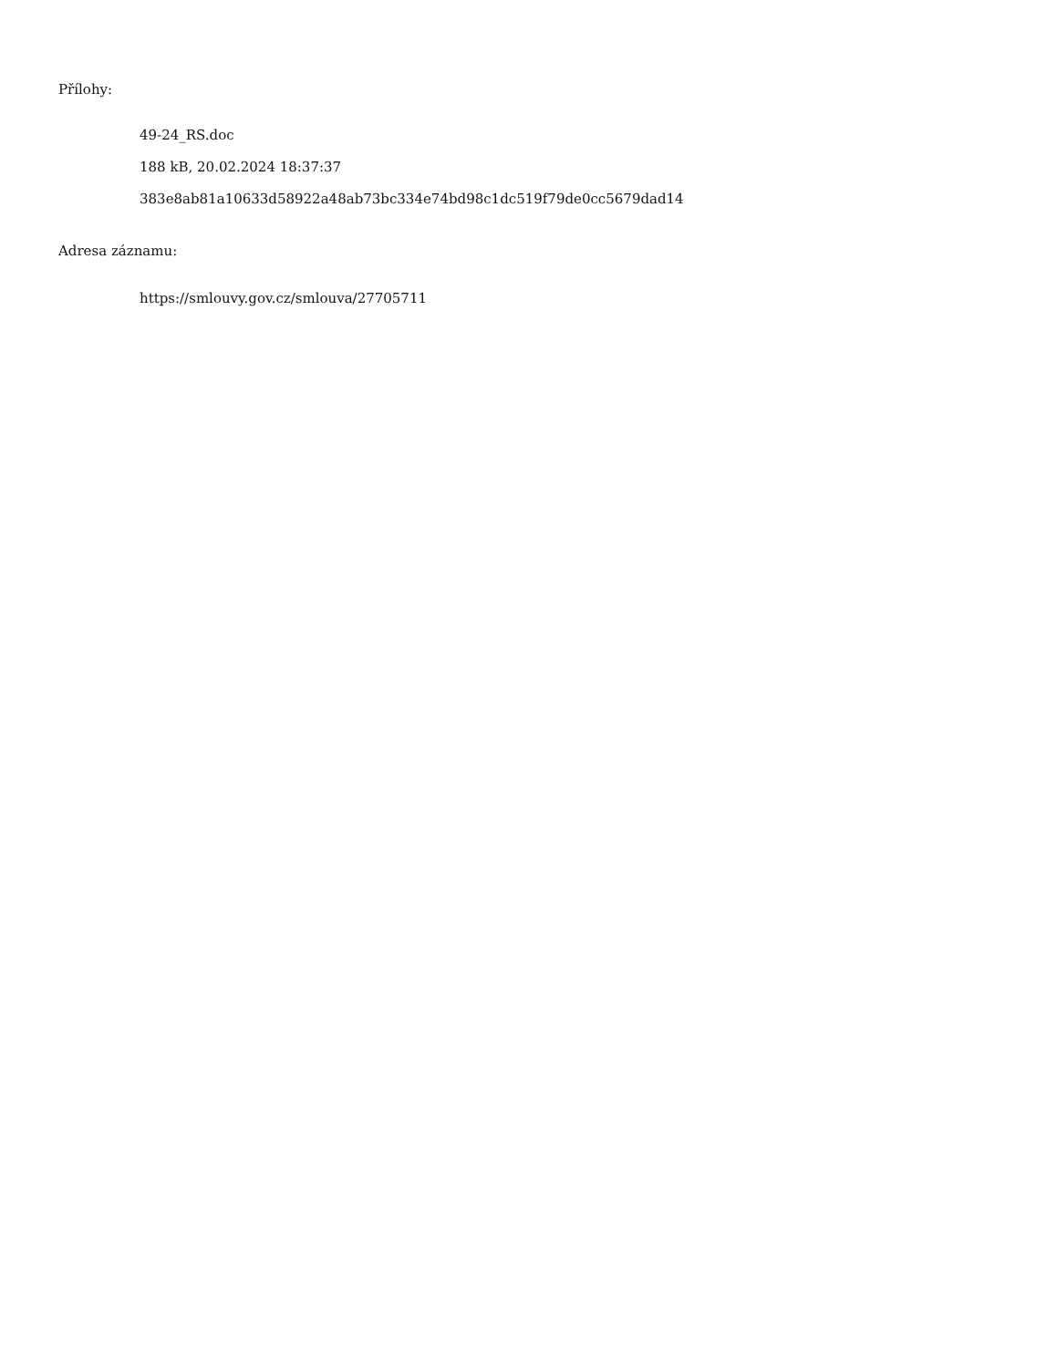Přílohy:
49-24_RS.doc
188 kB, 20.02.2024 18:37:37
383e8ab81a10633d58922a48ab73bc334e74bd98c1dc519f79de0cc5679dad14
Adresa záznamu:
https://smlouvy.gov.cz/smlouva/27705711